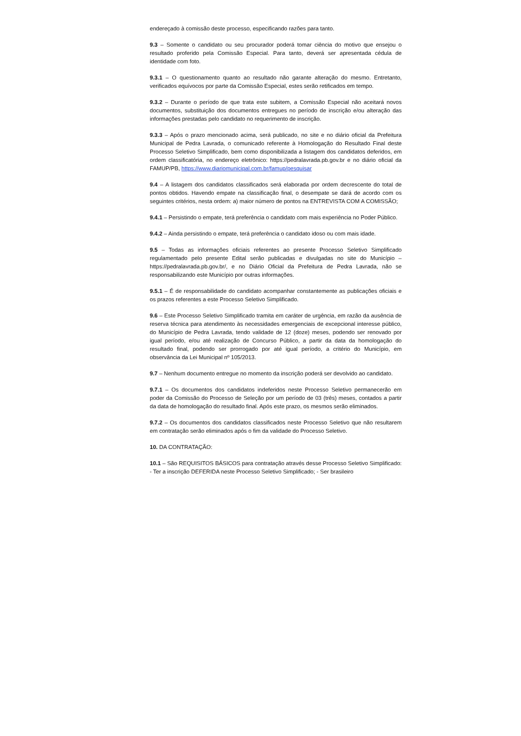endereçado à comissão deste processo, especificando razões para tanto.
9.3 – Somente o candidato ou seu procurador poderá tomar ciência do motivo que ensejou o resultado proferido pela Comissão Especial. Para tanto, deverá ser apresentada cédula de identidade com foto.
9.3.1 – O questionamento quanto ao resultado não garante alteração do mesmo. Entretanto, verificados equívocos por parte da Comissão Especial, estes serão retificados em tempo.
9.3.2 – Durante o período de que trata este subitem, a Comissão Especial não aceitará novos documentos, substituição dos documentos entregues no período de inscrição e/ou alteração das informações prestadas pelo candidato no requerimento de inscrição.
9.3.3 – Após o prazo mencionado acima, será publicado, no site e no diário oficial da Prefeitura Municipal de Pedra Lavrada, o comunicado referente à Homologação do Resultado Final deste Processo Seletivo Simplificado, bem como disponibilizada a listagem dos candidatos deferidos, em ordem classificatória, no endereço eletrônico: https://pedralavrada.pb.gov.br e no diário oficial da FAMUP/PB, https://www.diariomunicipal.com.br/famup/pesquisar
9.4 – A listagem dos candidatos classificados será elaborada por ordem decrescente do total de pontos obtidos. Havendo empate na classificação final, o desempate se dará de acordo com os seguintes critérios, nesta ordem: a) maior número de pontos na ENTREVISTA COM A COMISSÃO;
9.4.1 – Persistindo o empate, terá preferência o candidato com mais experiência no Poder Público.
9.4.2 – Ainda persistindo o empate, terá preferência o candidato idoso ou com mais idade.
9.5 – Todas as informações oficiais referentes ao presente Processo Seletivo Simplificado regulamentado pelo presente Edital serão publicadas e divulgadas no site do Município – https://pedralavrada.pb.gov.br/, e no Diário Oficial da Prefeitura de Pedra Lavrada, não se responsabilizando este Município por outras informações.
9.5.1 – É de responsabilidade do candidato acompanhar constantemente as publicações oficiais e os prazos referentes a este Processo Seletivo Simplificado.
9.6 – Este Processo Seletivo Simplificado tramita em caráter de urgência, em razão da ausência de reserva técnica para atendimento às necessidades emergenciais de excepcional interesse público, do Município de Pedra Lavrada, tendo validade de 12 (doze) meses, podendo ser renovado por igual período, e/ou até realização de Concurso Público, a partir da data da homologação do resultado final, podendo ser prorrogado por até igual período, a critério do Município, em observância da Lei Municipal nº 105/2013.
9.7 – Nenhum documento entregue no momento da inscrição poderá ser devolvido ao candidato.
9.7.1 – Os documentos dos candidatos indeferidos neste Processo Seletivo permanecerão em poder da Comissão do Processo de Seleção por um período de 03 (três) meses, contados a partir da data de homologação do resultado final. Após este prazo, os mesmos serão eliminados.
9.7.2 – Os documentos dos candidatos classificados neste Processo Seletivo que não resultarem em contratação serão eliminados após o fim da validade do Processo Seletivo.
10. DA CONTRATAÇÃO:
10.1 – São REQUISITOS BÁSICOS para contratação através desse Processo Seletivo Simplificado: - Ter a inscrição DEFERIDA neste Processo Seletivo Simplificado; - Ser brasileiro